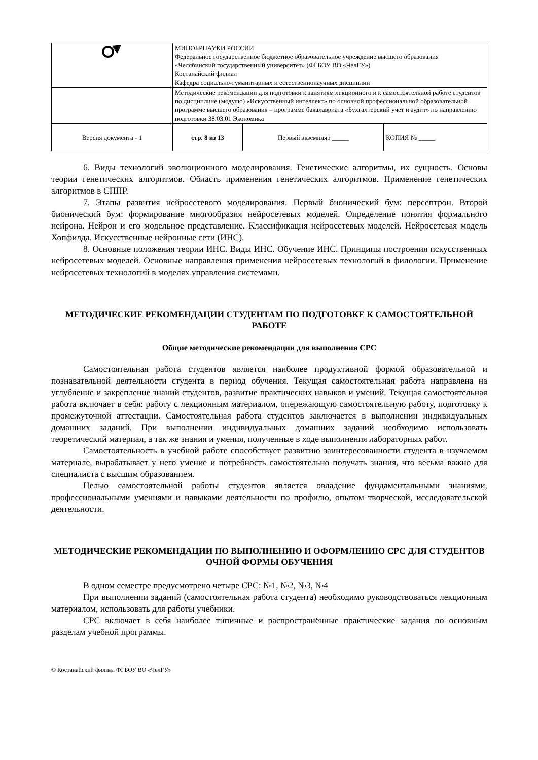| | МИНОБРНАУКИ РОССИИ Федеральное государственное бюджетное образовательное учреждение высшего образования «Челябинский государственный университет» (ФГБОУ ВО «ЧелГУ») Костанайский филиал Кафедра социально-гуманитарных и естественнонаучных дисциплин | | |
| | Методические рекомендации для подготовки к занятиям лекционного и к самостоятельной работе студентов по дисциплине (модулю) «Искусственный интеллект» по основной профессиональной образовательной программе высшего образования – программе бакалавриата «Бухгалтерский учет и аудит» по направлению подготовки 38.03.01 Экономика | | |
| Версия документа - 1 | стр. 8 из 13 | Первый экземпляр _____ | КОПИЯ № _____ |
6. Виды технологий эволюционного моделирования. Генетические алгоритмы, их сущность. Основы теории генетических алгоритмов. Область применения генетических алгоритмов. Применение генетических алгоритмов в СППР.
7. Этапы развития нейросетевого моделирования. Первый бионический бум: персептрон. Второй бионический бум: формирование многообразия нейросетевых моделей. Определение понятия формального нейрона. Нейрон и его модельное представление. Классификация нейросетевых моделей. Нейросетевая модель Хопфилда. Искусственные нейронные сети (ИНС).
8. Основные положения теории ИНС. Виды ИНС. Обучение ИНС. Принципы построения искусственных нейросетевых моделей. Основные направления применения нейросетевых технологий в филологии. Применение нейросетевых технологий в моделях управления системами.
МЕТОДИЧЕСКИЕ РЕКОМЕНДАЦИИ СТУДЕНТАМ ПО ПОДГОТОВКЕ К САМОСТОЯТЕЛЬНОЙ РАБОТЕ
Общие методические рекомендации для выполнения СРС
Самостоятельная работа студентов является наиболее продуктивной формой образовательной и познавательной деятельности студента в период обучения. Текущая самостоятельная работа направлена на углубление и закрепление знаний студентов, развитие практических навыков и умений. Текущая самостоятельная работа включает в себя: работу с лекционным материалом, опережающую самостоятельную работу, подготовку к промежуточной аттестации. Самостоятельная работа студентов заключается в выполнении индивидуальных домашних заданий. При выполнении индивидуальных домашних заданий необходимо использовать теоретический материал, а так же знания и умения, полученные в ходе выполнения лабораторных работ.
Самостоятельность в учебной работе способствует развитию заинтересованности студента в изучаемом материале, вырабатывает у него умение и потребность самостоятельно получать знания, что весьма важно для специалиста с высшим образованием.
Целью самостоятельной работы студентов является овладение фундаментальными знаниями, профессиональными умениями и навыками деятельности по профилю, опытом творческой, исследовательской деятельности.
МЕТОДИЧЕСКИЕ РЕКОМЕНДАЦИИ ПО ВЫПОЛНЕНИЮ И ОФОРМЛЕНИЮ СРС ДЛЯ СТУДЕНТОВ ОЧНОЙ ФОРМЫ ОБУЧЕНИЯ
В одном семестре предусмотрено четыре СРС: №1, №2, №3, №4
При выполнении заданий (самостоятельная работа студента) необходимо руководствоваться лекционным материалом, использовать для работы учебники.
СРС включает в себя наиболее типичные и распространённые практические задания по основным разделам учебной программы.
© Костанайский филиал ФГБОУ ВО «ЧелГУ»